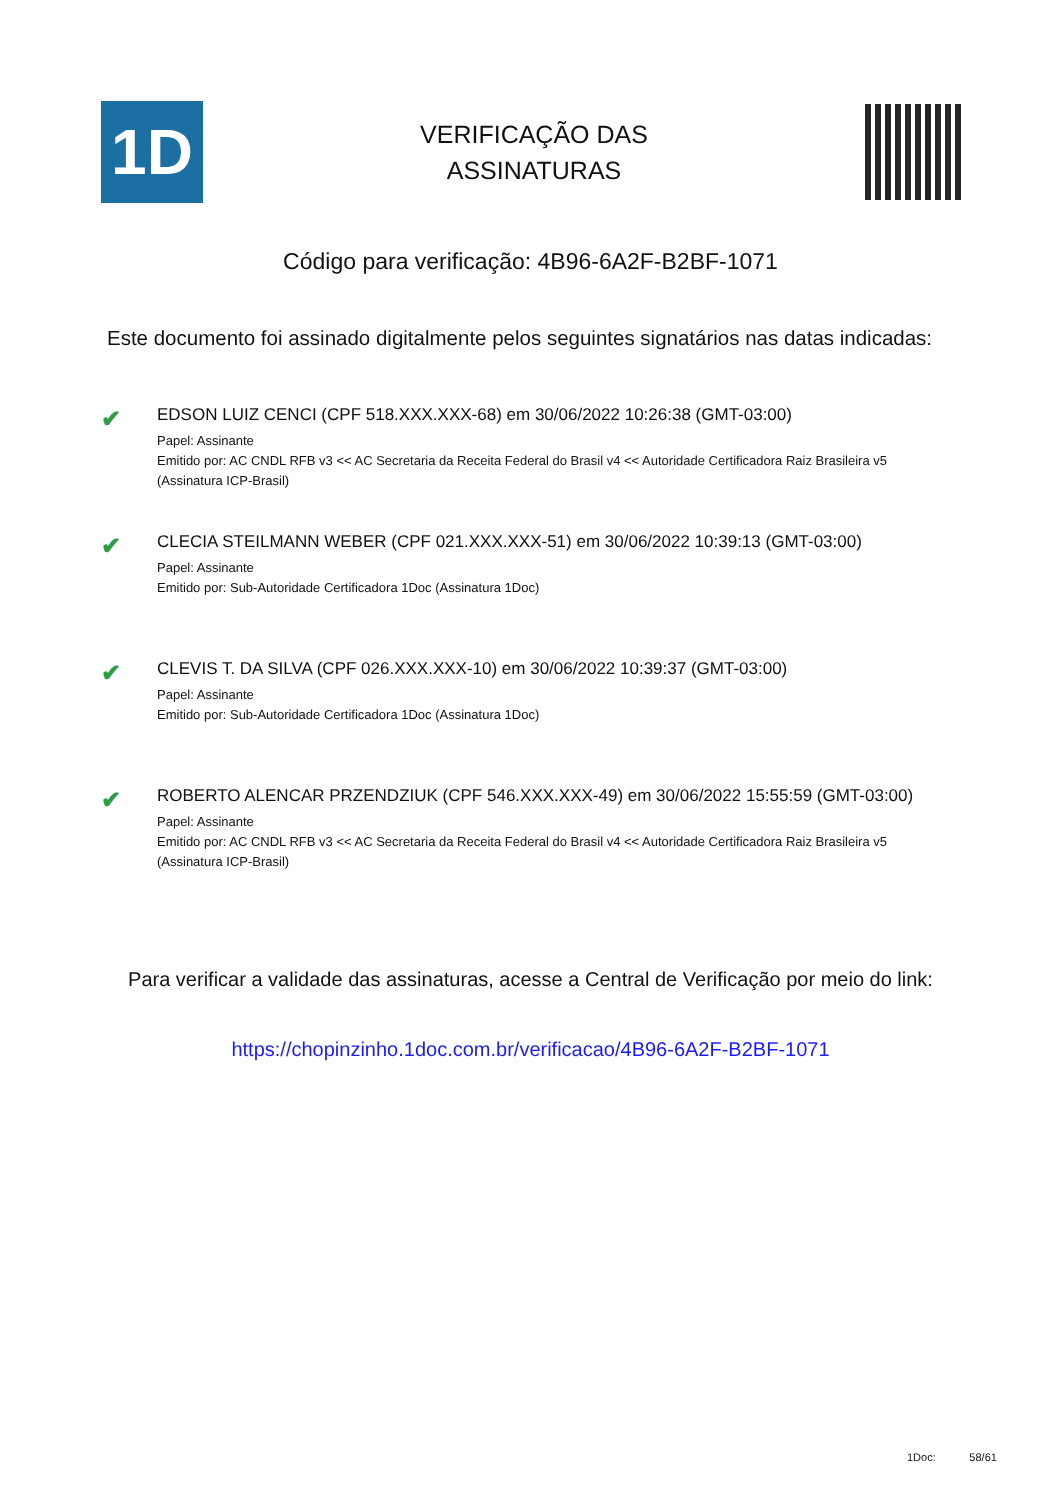1D
VERIFICAÇÃO DAS
ASSINATURAS
Código para verificação: 4B96-6A2F-B2BF-1071
Este documento foi assinado digitalmente pelos seguintes signatários nas datas indicadas:
✔
EDSON LUIZ CENCI (CPF 518.XXX.XXX-68) em 30/06/2022 10:26:38 (GMT-03:00)
Papel: Assinante
Emitido por: AC CNDL RFB v3 << AC Secretaria da Receita Federal do Brasil v4 << Autoridade Certificadora Raiz Brasileira v5
(Assinatura ICP-Brasil)
✔
CLECIA STEILMANN WEBER (CPF 021.XXX.XXX-51) em 30/06/2022 10:39:13 (GMT-03:00)
Papel: Assinante
Emitido por: Sub-Autoridade Certificadora 1Doc (Assinatura 1Doc)
✔
CLEVIS T. DA SILVA (CPF 026.XXX.XXX-10) em 30/06/2022 10:39:37 (GMT-03:00)
Papel: Assinante
Emitido por: Sub-Autoridade Certificadora 1Doc (Assinatura 1Doc)
✔
ROBERTO ALENCAR PRZENDZIUK (CPF 546.XXX.XXX-49) em 30/06/2022 15:55:59 (GMT-03:00)
Papel: Assinante
Emitido por: AC CNDL RFB v3 << AC Secretaria da Receita Federal do Brasil v4 << Autoridade Certificadora Raiz Brasileira v5
(Assinatura ICP-Brasil)
Para verificar a validade das assinaturas, acesse a Central de Verificação por meio do link:
https://chopinzinho.1doc.com.br/verificacao/4B96-6A2F-B2BF-1071
1Doc: 58/61